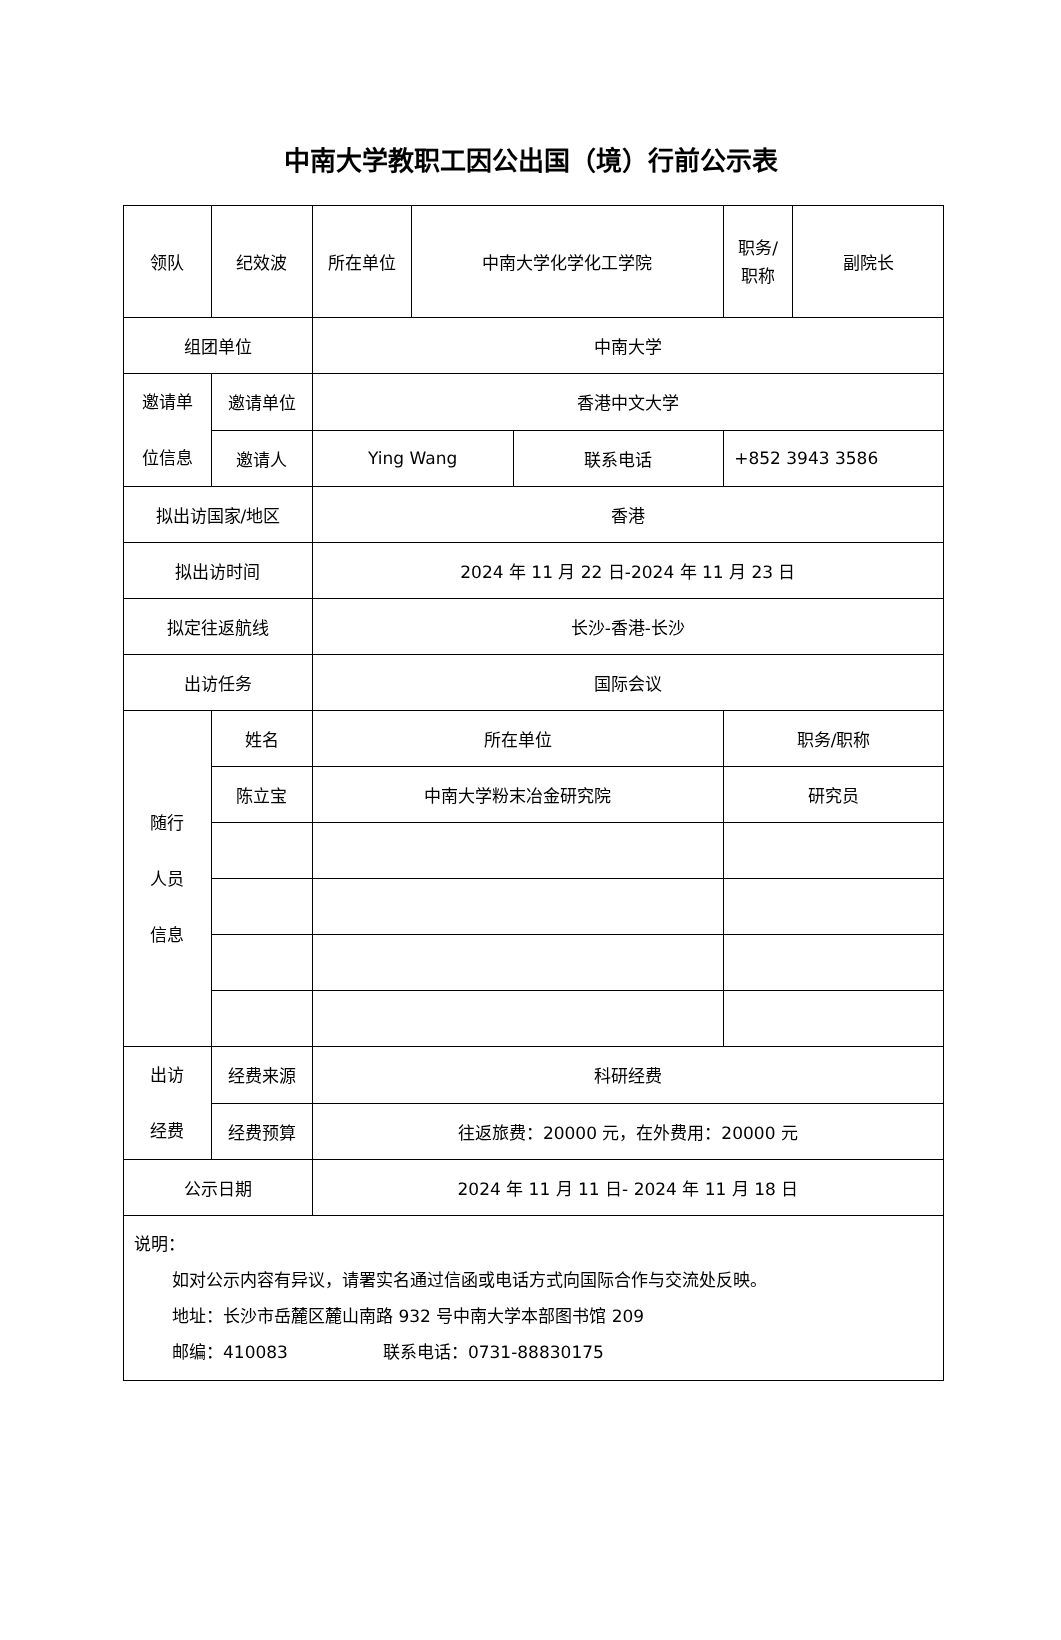中南大学教职工因公出国（境）行前公示表
| 领队 | 纪效波 | 所在单位 | 中南大学化学化工学院 | | 职务/ 职称 | 副院长 |
| 组团单位 | | 中南大学 | | | | |
| 邀请单 位信息 | 邀请单位 | 香港中文大学 | | | | |
| | 邀请人 | Ying Wang | | 联系电话 | +852 3943 3586 | |
| 拟出访国家/地区 | | 香港 | | | | |
| 拟出访时间 | | 2024 年 11 月 22 日-2024 年 11 月 23 日 | | | | |
| 拟定往返航线 | | 长沙-香港-长沙 | | | | |
| 出访任务 | | 国际会议 | | | | |
| 随行 人员 信息 | 姓名 | 所在单位 | | | 职务/职称 | |
| | 陈立宝 | 中南大学粉末冶金研究院 | | | 研究员 | |
| 出访 经费 | 经费来源 | 科研经费 | | | | |
| | 经费预算 | 往返旅费：20000 元，在外费用：20000 元 | | | | |
| 公示日期 | | 2024 年 11 月 11 日- 2024 年 11 月 18 日 | | | | |
| 说明： 如对公示内容有异议，请署实名通过信函或电话方式向国际合作与交流处反映。 地址：长沙市岳麓区麓山南路 932 号中南大学本部图书馆 209 邮编：410083 联系电话：0731-88830175 | | | | | | |